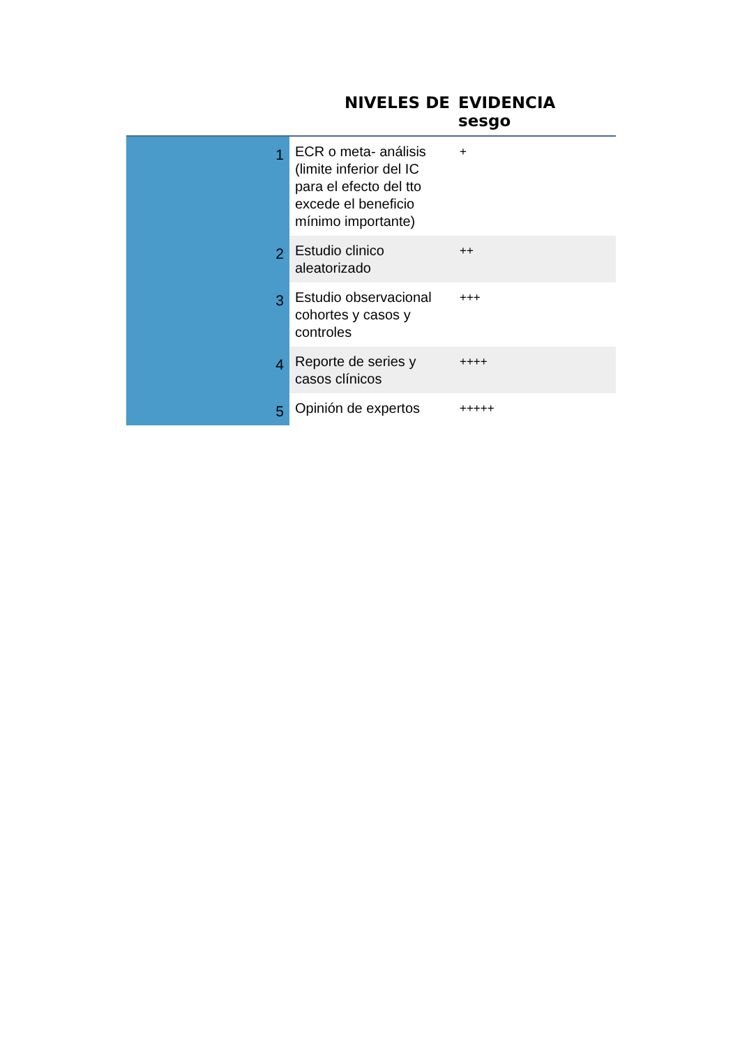| | NIVELES DE | EVIDENCIA sesgo |
| --- | --- | --- |
| 1 | ECR o meta- análisis (limite inferior del IC para el efecto del tto excede el beneficio mínimo importante) | + |
| 2 | Estudio clinico aleatorizado | ++ |
| 3 | Estudio observacional cohortes y casos y controles | +++ |
| 4 | Reporte de series y casos clínicos | ++++ |
| 5 | Opinión de expertos | +++++ |